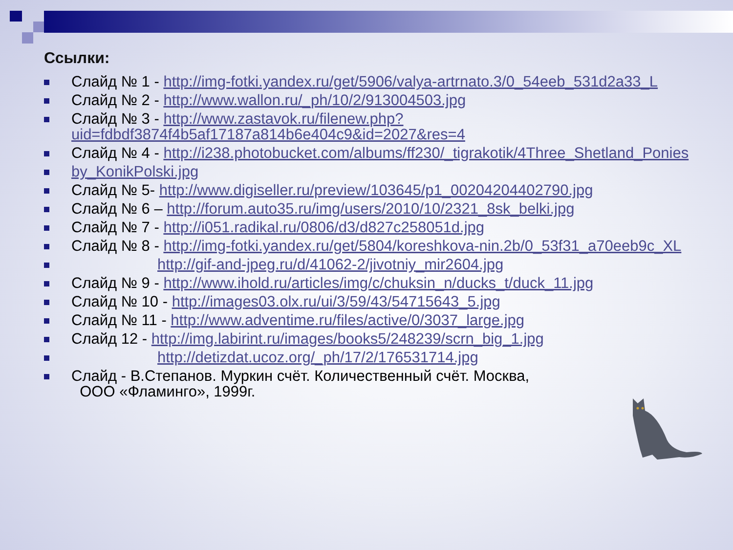Ссылки:
Слайд № 1 - http://img-fotki.yandex.ru/get/5906/valya-artrnato.3/0_54eeb_531d2a33_L
Слайд № 2 - http://www.wallon.ru/_ph/10/2/913004503.jpg
Слайд № 3 - http://www.zastavok.ru/filenew.php?uid=fdbdf3874f4b5af17187a814b6e404c9&id=2027&res=4
Слайд № 4 - http://i238.photobucket.com/albums/ff230/_tigrakotik/4Three_Shetland_Ponies
by_KonikPolski.jpg
Слайд № 5- http://www.digiseller.ru/preview/103645/p1_00204204402790.jpg
Слайд № 6 – http://forum.auto35.ru/img/users/2010/10/2321_8sk_belki.jpg
Слайд № 7 - http://i051.radikal.ru/0806/d3/d827c258051d.jpg
Слайд № 8 - http://img-fotki.yandex.ru/get/5804/koreshkova-nin.2b/0_53f31_a70eeb9c_XL
http://gif-and-jpeg.ru/d/41062-2/jivotniy_mir2604.jpg
Слайд № 9 - http://www.ihold.ru/articles/img/c/chuksin_n/ducks_t/duck_11.jpg
Слайд № 10 - http://images03.olx.ru/ui/3/59/43/54715643_5.jpg
Слайд № 11 - http://www.adventime.ru/files/active/0/3037_large.jpg
Слайд 12 - http://img.labirint.ru/images/books5/248239/scrn_big_1.jpg
http://detizdat.ucoz.org/_ph/17/2/176531714.jpg
Слайд - В.Степанов. Муркин счёт. Количественный счёт. Москва,
ООО «Фламинго», 1999г.